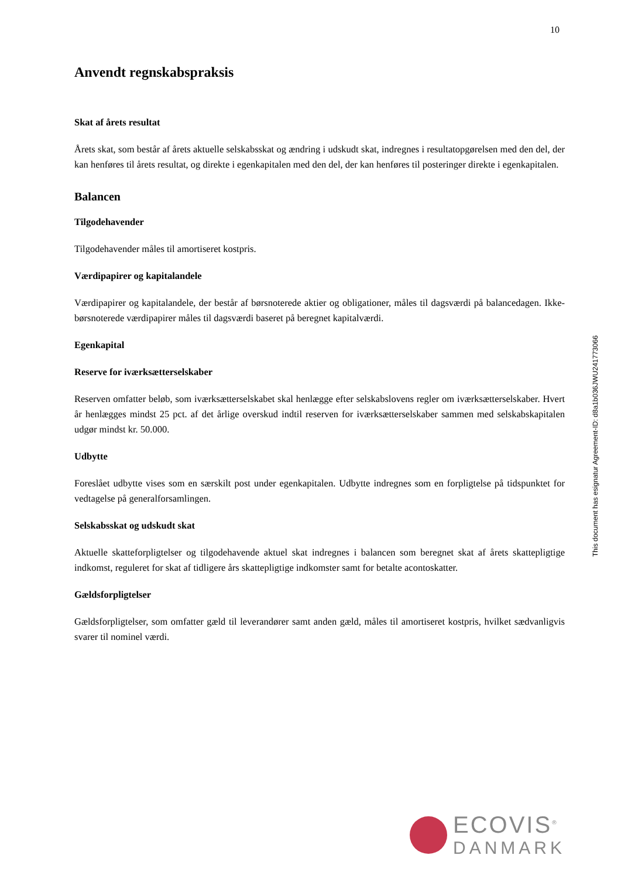10
Anvendt regnskabspraksis
Skat af årets resultat
Årets skat, som består af årets aktuelle selskabsskat og ændring i udskudt skat, indregnes i resultatopgørelsen med den del, der kan henføres til årets resultat, og direkte i egenkapitalen med den del, der kan henføres til posteringer direkte i egenkapitalen.
Balancen
Tilgodehavender
Tilgodehavender måles til amortiseret kostpris.
Værdipapirer og kapitalandele
Værdipapirer og kapitalandele, der består af børsnoterede aktier og obligationer, måles til dagsværdi på balancedagen. Ikke-børsnoterede værdipapirer måles til dagsværdi baseret på beregnet kapitalværdi.
Egenkapital
Reserve for iværksætterselskaber
Reserven omfatter beløb, som iværksætterselskabet skal henlægge efter selskabslovens regler om iværksætterselskaber. Hvert år henlægges mindst 25 pct. af det årlige overskud indtil reserven for iværksætterselskaber sammen med selskabskapitalen udgør mindst kr. 50.000.
Udbytte
Foreslået udbytte vises som en særskilt post under egenkapitalen. Udbytte indregnes som en forpligtelse på tidspunktet for vedtagelse på generalforsamlingen.
Selskabsskat og udskudt skat
Aktuelle skatteforpligtelser og tilgodehavende aktuel skat indregnes i balancen som beregnet skat af årets skattepligtige indkomst, reguleret for skat af tidligere års skattepligtige indkomster samt for betalte acontoskatter.
Gældsforpligtelser
Gældsforpligtelser, som omfatter gæld til leverandører samt anden gæld, måles til amortiseret kostpris, hvilket sædvanligvis svarer til nominel værdi.
This document has esignatur Agreement-ID: d8a1b036JWU241773066
ECOVIS<sup>®</sup>
DANMARK